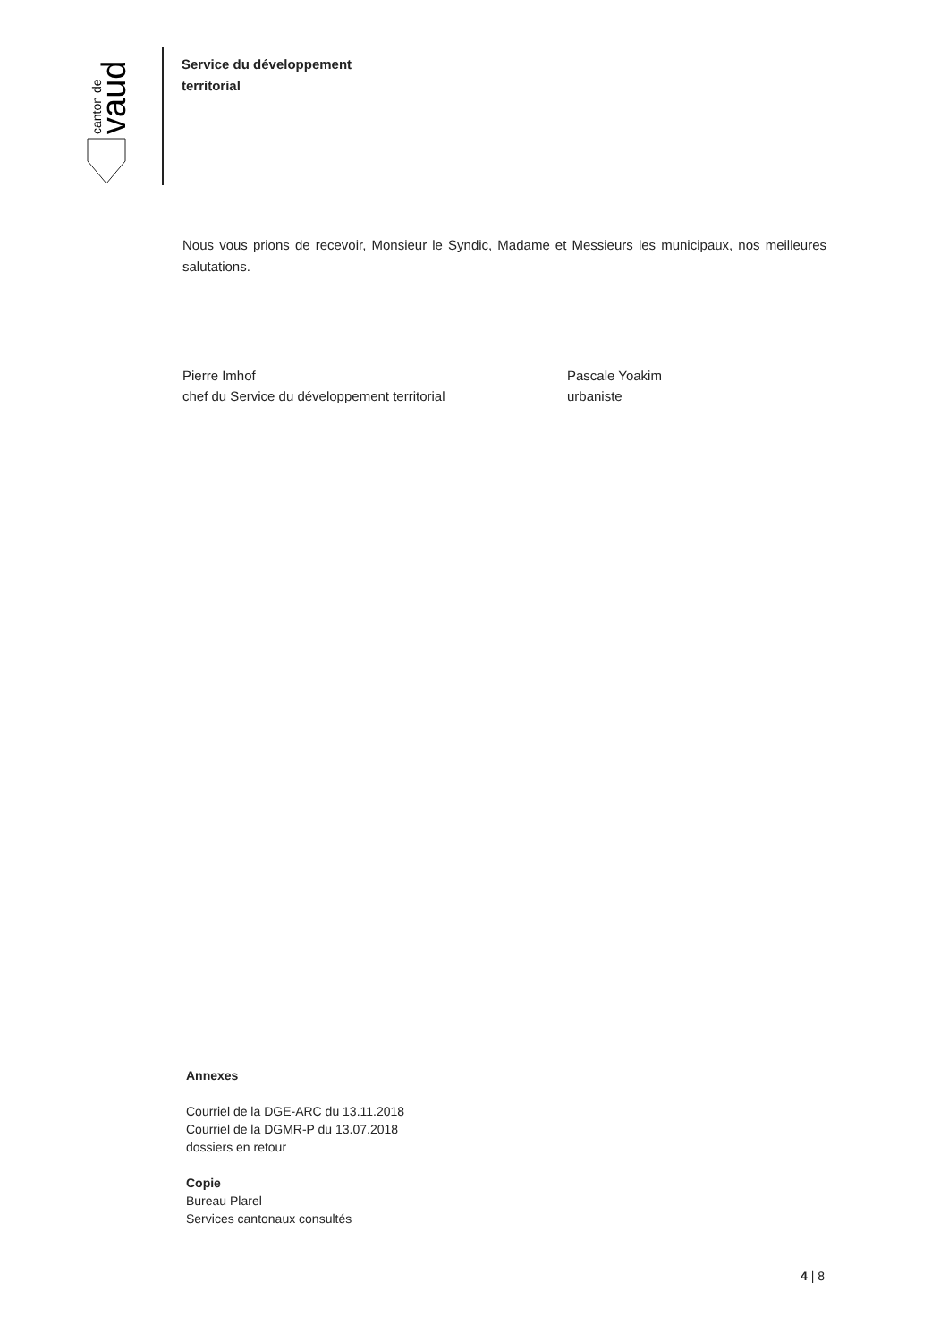canton de
vaud
Service du développement
territorial
Nous vous prions de recevoir, Monsieur le Syndic, Madame et Messieurs les municipaux, nos meilleures salutations.
Pierre Imhof
chef du Service du développement territorial
Pascale Yoakim
urbaniste
Annexes
Courriel de la DGE-ARC du 13.11.2018
Courriel de la DGMR-P du 13.07.2018
dossiers en retour
Copie
Bureau Plarel
Services cantonaux consultés
4 | 8